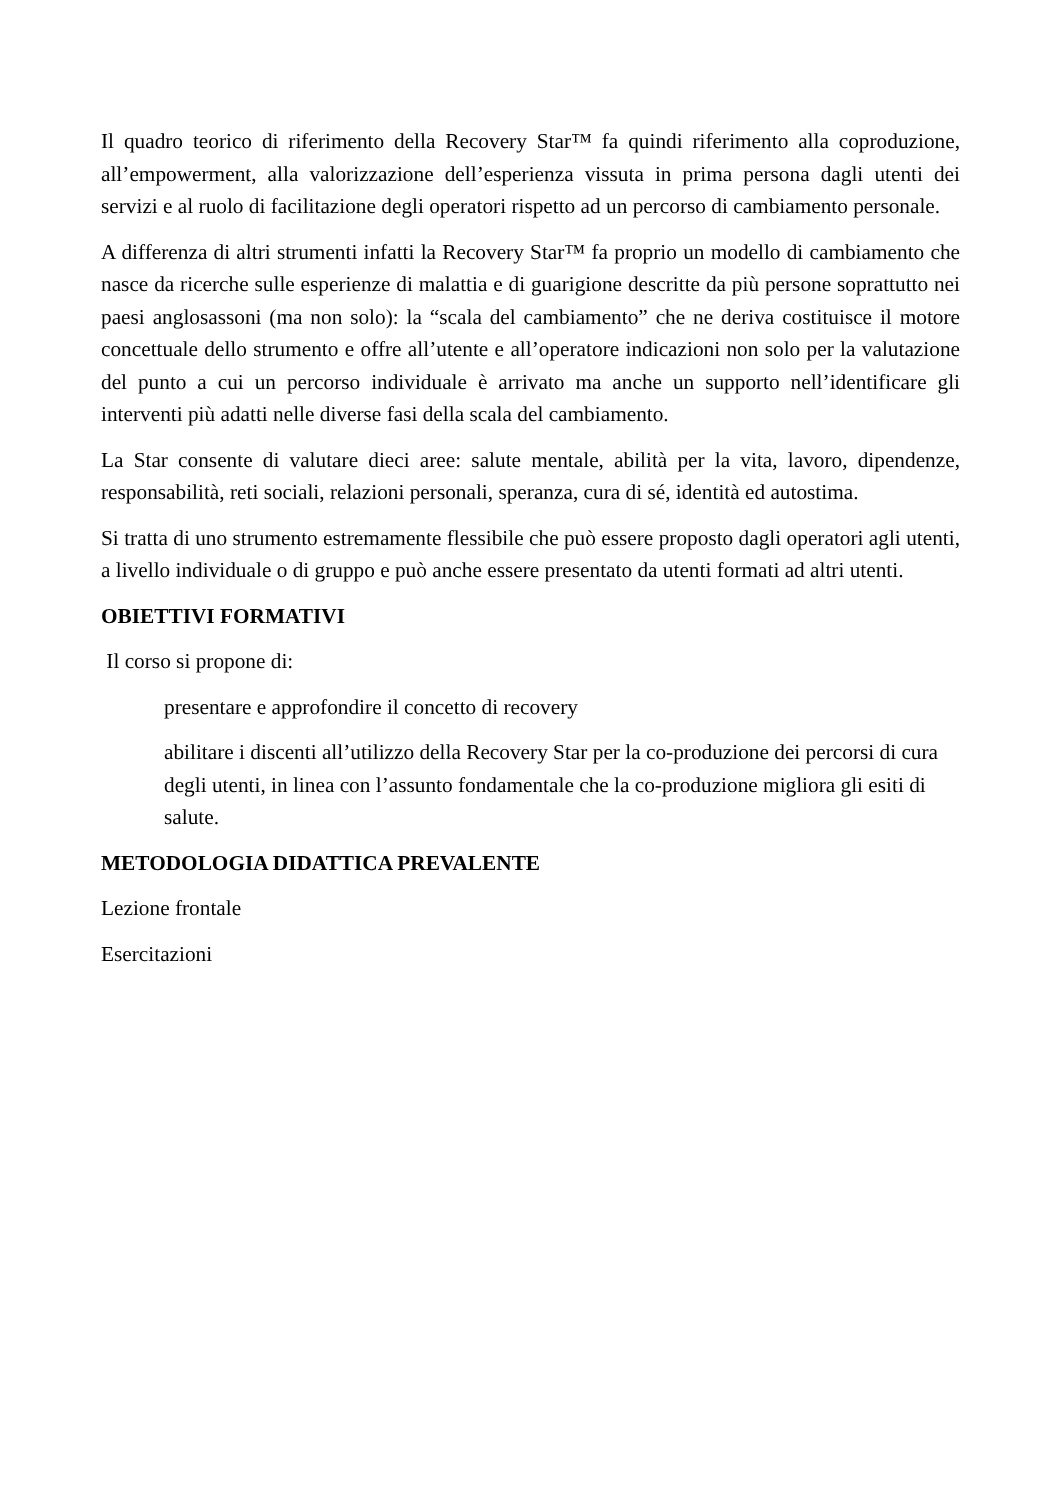Il quadro teorico di riferimento della Recovery Star™ fa quindi riferimento alla coproduzione, all’empowerment, alla valorizzazione dell’esperienza vissuta in prima persona dagli utenti dei servizi e al ruolo di facilitazione degli operatori rispetto ad un percorso di cambiamento personale.
A differenza di altri strumenti infatti la Recovery Star™ fa proprio un modello di cambiamento che nasce da ricerche sulle esperienze di malattia e di guarigione descritte da più persone soprattutto nei paesi anglosassoni (ma non solo): la “scala del cambiamento” che ne deriva costituisce il motore concettuale dello strumento e offre all’utente e all’operatore indicazioni non solo per la valutazione del punto a cui un percorso individuale è arrivato ma anche un supporto nell’identificare gli interventi più adatti nelle diverse fasi della scala del cambiamento.
La Star consente di valutare dieci aree: salute mentale, abilità per la vita, lavoro, dipendenze, responsabilità, reti sociali, relazioni personali, speranza, cura di sé, identità ed autostima.
Si tratta di uno strumento estremamente flessibile che può essere proposto dagli operatori agli utenti, a livello individuale o di gruppo e può anche essere presentato da utenti formati ad altri utenti.
OBIETTIVI FORMATIVI
Il corso si propone di:
presentare e approfondire il concetto di recovery
abilitare i discenti all’utilizzo della Recovery Star per la co-produzione dei percorsi di cura degli utenti, in linea con l’assunto fondamentale che la co-produzione migliora gli esiti di salute.
METODOLOGIA DIDATTICA PREVALENTE
Lezione frontale
Esercitazioni